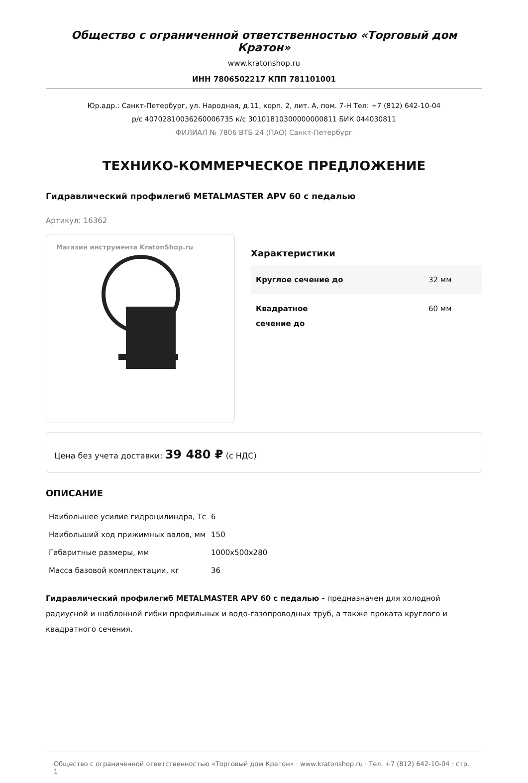Общество с ограниченной ответственностью «Торговый дом Кратон»
www.kratonshop.ru
ИНН 7806502217 КПП 781101001
Юр.адр.: Санкт-Петербург, ул. Народная, д.11, корп. 2, лит. А, пом. 7-Н Тел: +7 (812) 642-10-04
р/с 40702810036260006735 к/с 30101810300000000811 БИК 044030811
ФИЛИАЛ № 7806 ВТБ 24 (ПАО) Санкт-Петербург
ТЕХНИКО-КОММЕРЧЕСКОЕ ПРЕДЛОЖЕНИЕ
Гидравлический профилегиб METALMASTER APV 60 с педалью
Артикул: 16362
Магазин инструмента KratonShop.ru
Характеристики
| Круглое сечение до | 32 мм |
| Квадратное сечение до | 60 мм |
Цена без учета доставки: 39 480 ₽ (с НДС)
ОПИСАНИЕ
| Наибольшее усилие гидроцилиндра, Тс | 6 |
| Наибольший ход прижимных валов, мм | 150 |
| Габаритные размеры, мм | 1000x500x280 |
| Масса базовой комплектации, кг | 36 |
Гидравлический профилегиб METALMASTER APV 60 с педалью - предназначен для холодной радиусной и шаблонной гибки профильных и водо-газопроводных труб, а также проката круглого и квадратного сечения.
Общество с ограниченной ответственностью «Торговый дом Кратон» · www.kratonshop.ru · Тел. +7 (812) 642-10-04 · стр. 1